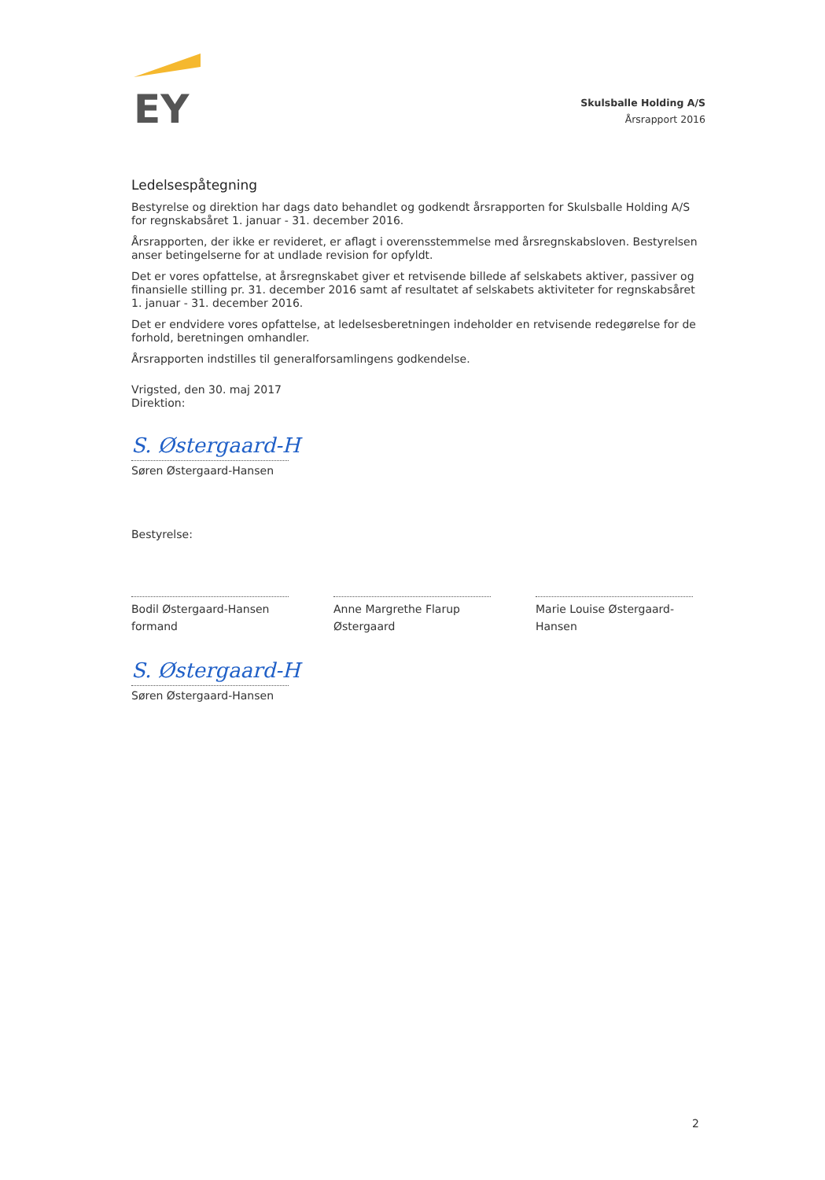EY
Skulsballe Holding A/S
Årsrapport 2016
Ledelsespåtegning
Bestyrelse og direktion har dags dato behandlet og godkendt årsrapporten for Skulsballe Holding A/S for regnskabsåret 1. januar - 31. december 2016.
Årsrapporten, der ikke er revideret, er aflagt i overensstemmelse med årsregnskabsloven. Bestyrelsen anser betingelserne for at undlade revision for opfyldt.
Det er vores opfattelse, at årsregnskabet giver et retvisende billede af selskabets aktiver, passiver og finansielle stilling pr. 31. december 2016 samt af resultatet af selskabets aktiviteter for regnskabsåret 1. januar - 31. december 2016.
Det er endvidere vores opfattelse, at ledelsesberetningen indeholder en retvisende redegørelse for de forhold, beretningen omhandler.
Årsrapporten indstilles til generalforsamlingens godkendelse.
Vrigsted, den 30. maj 2017
Direktion:
S. Østergaard-H
Søren Østergaard-Hansen
Bestyrelse:
Bodil Østergaard-Hansen
formand
Anne Margrethe Flarup Østergaard
Marie Louise Østergaard-Hansen
S. Østergaard-H
Søren Østergaard-Hansen
2